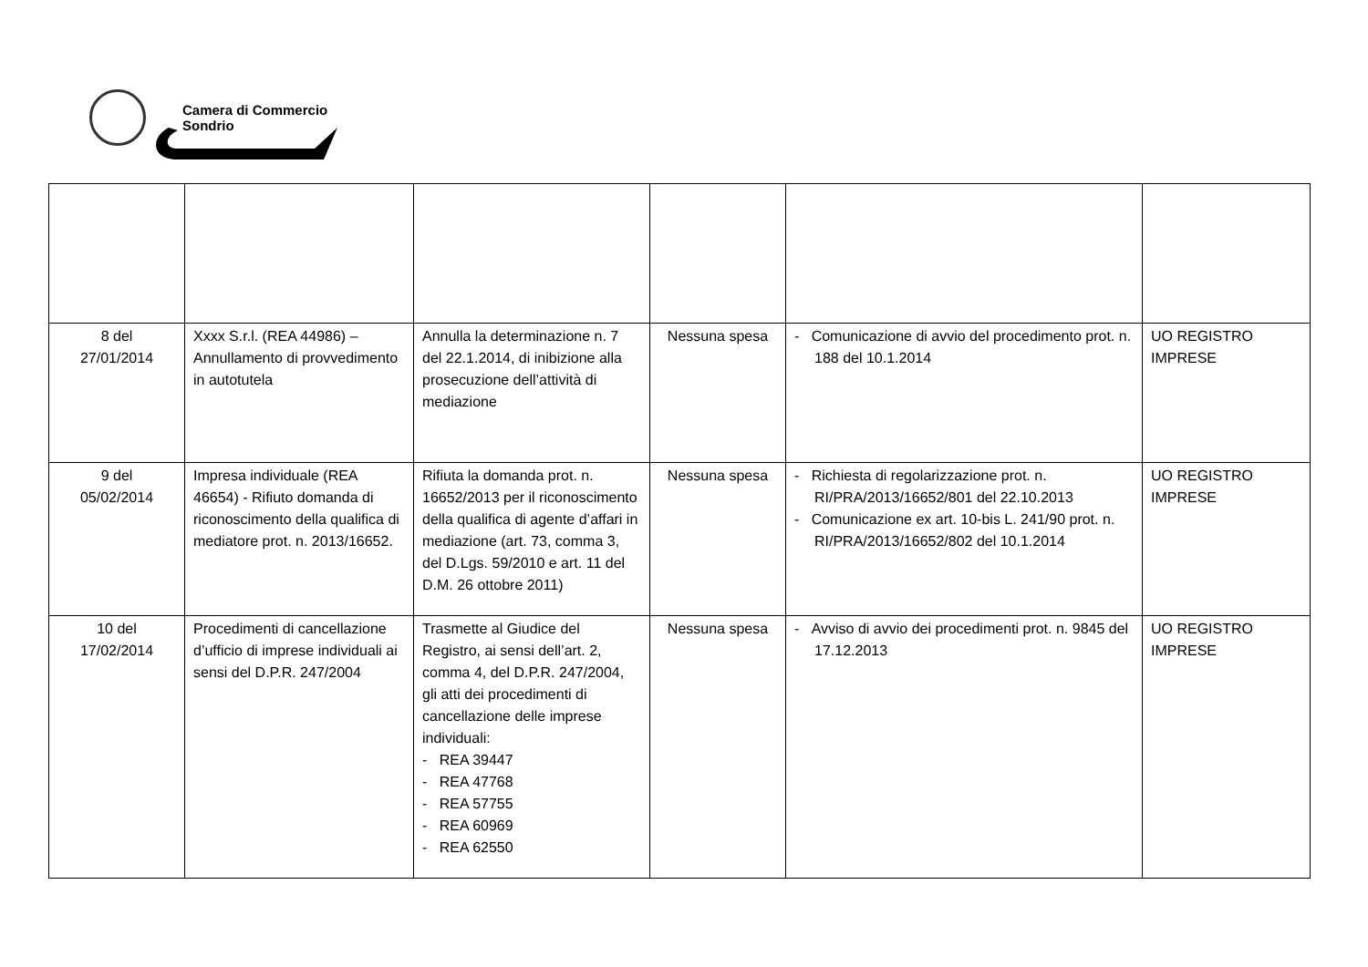Camera di Commercio
Sondrio
| 8 del 27/01/2014 | Xxxx S.r.l. (REA 44986) – Annullamento di provvedimento in autotutela | Annulla la determinazione n. 7 del 22.1.2014, di inibizione alla prosecuzione dell’attività di mediazione | Nessuna spesa | - Comunicazione di avvio del procedimento prot. n. 188 del 10.1.2014 | UO REGISTRO IMPRESE |
| 9 del 05/02/2014 | Impresa individuale (REA 46654) - Rifiuto domanda di riconoscimento della qualifica di mediatore prot. n. 2013/16652. | Rifiuta la domanda prot. n. 16652/2013 per il riconoscimento della qualifica di agente d’affari in mediazione (art. 73, comma 3, del D.Lgs. 59/2010 e art. 11 del D.M. 26 ottobre 2011) | Nessuna spesa | - Richiesta di regolarizzazione prot. n. RI/PRA/2013/16652/801 del 22.10.2013 - Comunicazione ex art. 10-bis L. 241/90 prot. n. RI/PRA/2013/16652/802 del 10.1.2014 | UO REGISTRO IMPRESE |
| 10 del 17/02/2014 | Procedimenti di cancellazione d’ufficio di imprese individuali ai sensi del D.P.R. 247/2004 | Trasmette al Giudice del Registro, ai sensi dell’art. 2, comma 4, del D.P.R. 247/2004, gli atti dei procedimenti di cancellazione delle imprese individuali: - REA 39447 - REA 47768 - REA 57755 - REA 60969 - REA 62550 | Nessuna spesa | - Avviso di avvio dei procedimenti prot. n. 9845 del 17.12.2013 | UO REGISTRO IMPRESE |